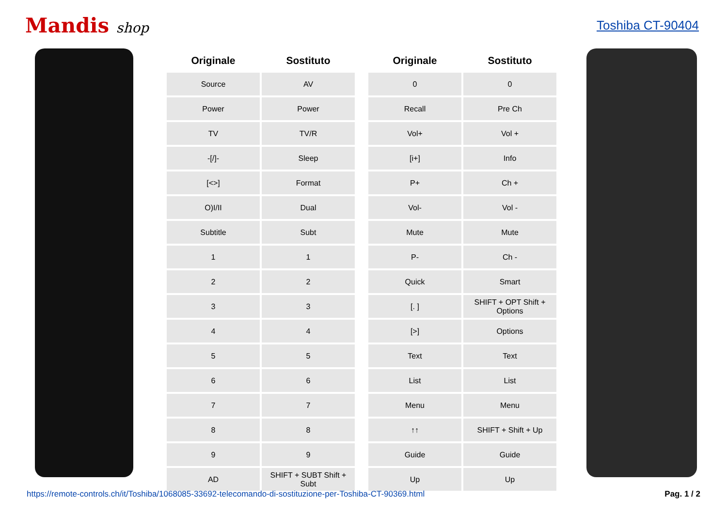Mandis shop Toshiba CT-90404
| Originale | Sostituto | | Originale | Sostituto |
| --- | --- | --- | --- | --- |
| Source | AV | | 0 | 0 |
| Power | Power | | Recall | Pre Ch |
| TV | TV/R | | Vol+ | Vol + |
| -[/]- | Sleep | | [i+] | Info |
| [<>] | Format | | P+ | Ch + |
| O)I/II | Dual | | Vol- | Vol - |
| Subtitle | Subt | | Mute | Mute |
| 1 | 1 | | P- | Ch - |
| 2 | 2 | | Quick | Smart |
| 3 | 3 | | [. ] | SHIFT + OPT Shift + Options |
| 4 | 4 | | [>] | Options |
| 5 | 5 | | Text | Text |
| 6 | 6 | | List | List |
| 7 | 7 | | Menu | Menu |
| 8 | 8 | | ↑↑ | SHIFT + Shift + Up |
| 9 | 9 | | Guide | Guide |
| AD | SHIFT + SUBT Shift + Subt | | Up | Up |
https://remote-controls.ch/it/Toshiba/1068085-33692-telecomando-di-sostituzione-per-Toshiba-CT-90369.html Pag. 1 / 2